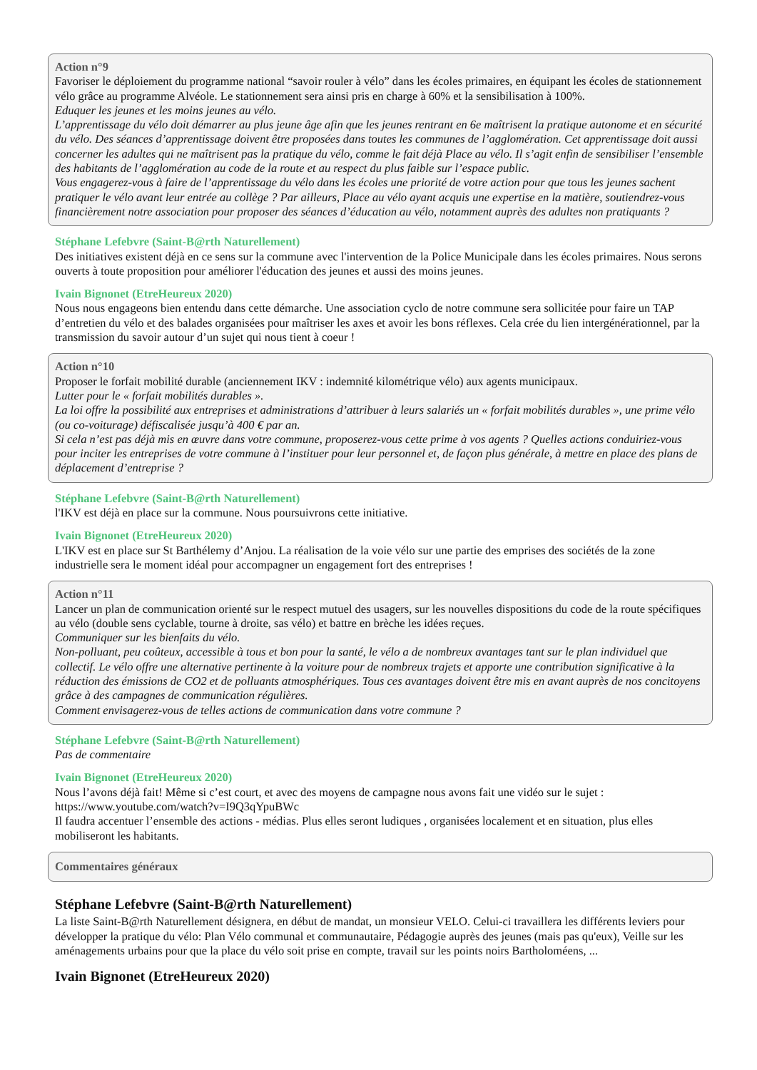Action n°9
Favoriser le déploiement du programme national “savoir rouler à vélo” dans les écoles primaires, en équipant les écoles de stationnement vélo grâce au programme Alvéole. Le stationnement sera ainsi pris en charge à 60% et la sensibilisation à 100%.
Eduquer les jeunes et les moins jeunes au vélo.
L’apprentissage du vélo doit démarrer au plus jeune âge afin que les jeunes rentrant en 6e maîtrisent la pratique autonome et en sécurité du vélo. Des séances d’apprentissage doivent être proposées dans toutes les communes de l’agglomération. Cet apprentissage doit aussi concerner les adultes qui ne maîtrisent pas la pratique du vélo, comme le fait déjà Place au vélo. Il s’agit enfin de sensibiliser l’ensemble des habitants de l’agglomération au code de la route et au respect du plus faible sur l’espace public.
Vous engagerez-vous à faire de l’apprentissage du vélo dans les écoles une priorité de votre action pour que tous les jeunes sachent pratiquer le vélo avant leur entrée au collège ? Par ailleurs, Place au vélo ayant acquis une expertise en la matière, soutiendrez-vous financièrement notre association pour proposer des séances d’éducation au vélo, notamment auprès des adultes non pratiquants ?
Stéphane Lefebvre (Saint-B@rth Naturellement)
Des initiatives existent déjà en ce sens sur la commune avec l'intervention de la Police Municipale dans les écoles primaires. Nous serons ouverts à toute proposition pour améliorer l'éducation des jeunes et aussi des moins jeunes.
Ivain Bignonet (EtreHeureux 2020)
Nous nous engageons bien entendu dans cette démarche. Une association cyclo de notre commune sera sollicitée pour faire un TAP d’entretien du vélo et des balades organisées pour maîtriser les axes et avoir les bons réflexes. Cela crée du lien intergénérationnel, par la transmission du savoir autour d’un sujet qui nous tient à coeur !
Action n°10
Proposer le forfait mobilité durable (anciennement IKV : indemnité kilométrique vélo) aux agents municipaux.
Lutter pour le « forfait mobilités durables ».
La loi offre la possibilité aux entreprises et administrations d’attribuer à leurs salariés un « forfait mobilités durables », une prime vélo (ou co-voiturage) défiscalisée jusqu’à 400 € par an.
Si cela n’est pas déjà mis en œuvre dans votre commune, proposerez-vous cette prime à vos agents ? Quelles actions conduiriez-vous pour inciter les entreprises de votre commune à l’instituer pour leur personnel et, de façon plus générale, à mettre en place des plans de déplacement d’entreprise ?
Stéphane Lefebvre (Saint-B@rth Naturellement)
l'IKV est déjà en place sur la commune. Nous poursuivrons cette initiative.
Ivain Bignonet (EtreHeureux 2020)
L'IKV est en place sur St Barthélemy d’Anjou. La réalisation de la voie vélo sur une partie des emprises des sociétés de la zone industrielle sera le moment idéal pour accompagner un engagement fort des entreprises !
Action n°11
Lancer un plan de communication orienté sur le respect mutuel des usagers, sur les nouvelles dispositions du code de la route spécifiques au vélo (double sens cyclable, tourne à droite, sas vélo) et battre en brèche les idées reçues.
Communiquer sur les bienfaits du vélo.
Non-polluant, peu coûteux, accessible à tous et bon pour la santé, le vélo a de nombreux avantages tant sur le plan individuel que collectif. Le vélo offre une alternative pertinente à la voiture pour de nombreux trajets et apporte une contribution significative à la réduction des émissions de CO2 et de polluants atmosphériques. Tous ces avantages doivent être mis en avant auprès de nos concitoyens grâce à des campagnes de communication régulières.
Comment envisagerez-vous de telles actions de communication dans votre commune ?
Stéphane Lefebvre (Saint-B@rth Naturellement)
Pas de commentaire
Ivain Bignonet (EtreHeureux 2020)
Nous l’avons déjà fait! Même si c’est court, et avec des moyens de campagne nous avons fait une vidéo sur le sujet : https://www.youtube.com/watch?v=I9Q3qYpuBWc
Il faudra accentuer l’ensemble des actions - médias. Plus elles seront ludiques , organisées localement et en situation, plus elles mobiliseront les habitants.
Commentaires généraux
Stéphane Lefebvre (Saint-B@rth Naturellement)
La liste Saint-B@rth Naturellement désignera, en début de mandat, un monsieur VELO. Celui-ci travaillera les différents leviers pour développer la pratique du vélo: Plan Vélo communal et communautaire, Pédagogie auprès des jeunes (mais pas qu'eux), Veille sur les aménagements urbains pour que la place du vélo soit prise en compte, travail sur les points noirs Bartholoméens, ...
Ivain Bignonet (EtreHeureux 2020)